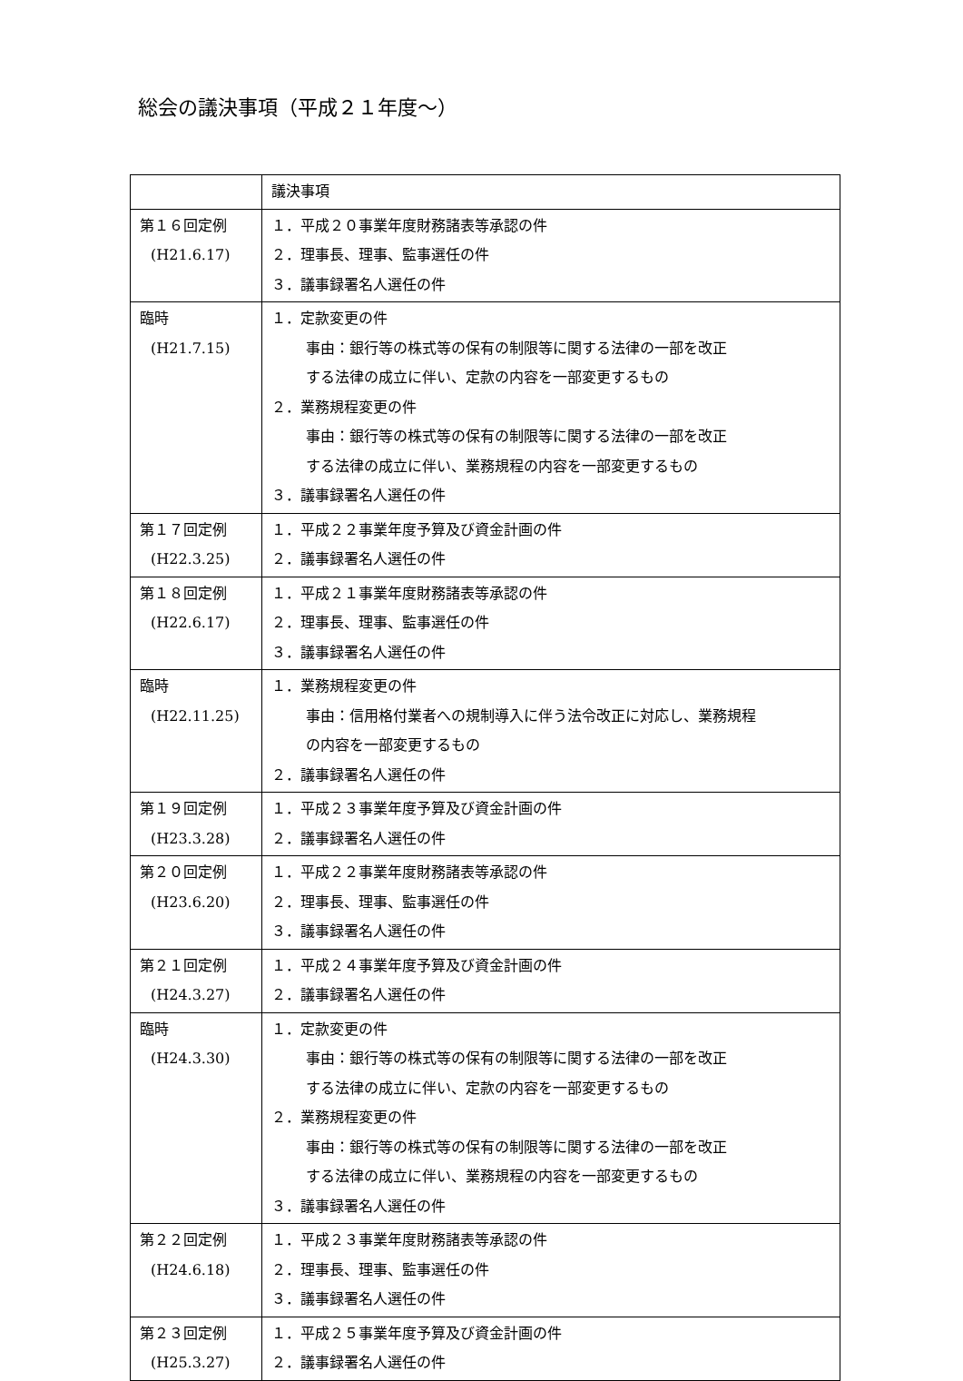総会の議決事項（平成２１年度～）
| | 議決事項 |
| --- | --- |
| 第１６回定例 (H21.6.17) | １．平成２０事業年度財務諸表等承認の件 ２．理事長、理事、監事選任の件 ３．議事録署名人選任の件 |
| 臨時 (H21.7.15) | １．定款変更の件 事由：銀行等の株式等の保有の制限等に関する法律の一部を改正 する法律の成立に伴い、定款の内容を一部変更するもの ２．業務規程変更の件 事由：銀行等の株式等の保有の制限等に関する法律の一部を改正 する法律の成立に伴い、業務規程の内容を一部変更するもの ３．議事録署名人選任の件 |
| 第１７回定例 (H22.3.25) | １．平成２２事業年度予算及び資金計画の件 ２．議事録署名人選任の件 |
| 第１８回定例 (H22.6.17) | １．平成２１事業年度財務諸表等承認の件 ２．理事長、理事、監事選任の件 ３．議事録署名人選任の件 |
| 臨時 (H22.11.25) | １．業務規程変更の件 事由：信用格付業者への規制導入に伴う法令改正に対応し、業務規程 の内容を一部変更するもの ２．議事録署名人選任の件 |
| 第１９回定例 (H23.3.28) | １．平成２３事業年度予算及び資金計画の件 ２．議事録署名人選任の件 |
| 第２０回定例 (H23.6.20) | １．平成２２事業年度財務諸表等承認の件 ２．理事長、理事、監事選任の件 ３．議事録署名人選任の件 |
| 第２１回定例 (H24.3.27) | １．平成２４事業年度予算及び資金計画の件 ２．議事録署名人選任の件 |
| 臨時 (H24.3.30) | １．定款変更の件 事由：銀行等の株式等の保有の制限等に関する法律の一部を改正 する法律の成立に伴い、定款の内容を一部変更するもの ２．業務規程変更の件 事由：銀行等の株式等の保有の制限等に関する法律の一部を改正 する法律の成立に伴い、業務規程の内容を一部変更するもの ３．議事録署名人選任の件 |
| 第２２回定例 (H24.6.18) | １．平成２３事業年度財務諸表等承認の件 ２．理事長、理事、監事選任の件 ３．議事録署名人選任の件 |
| 第２３回定例 (H25.3.27) | １．平成２５事業年度予算及び資金計画の件 ２．議事録署名人選任の件 |